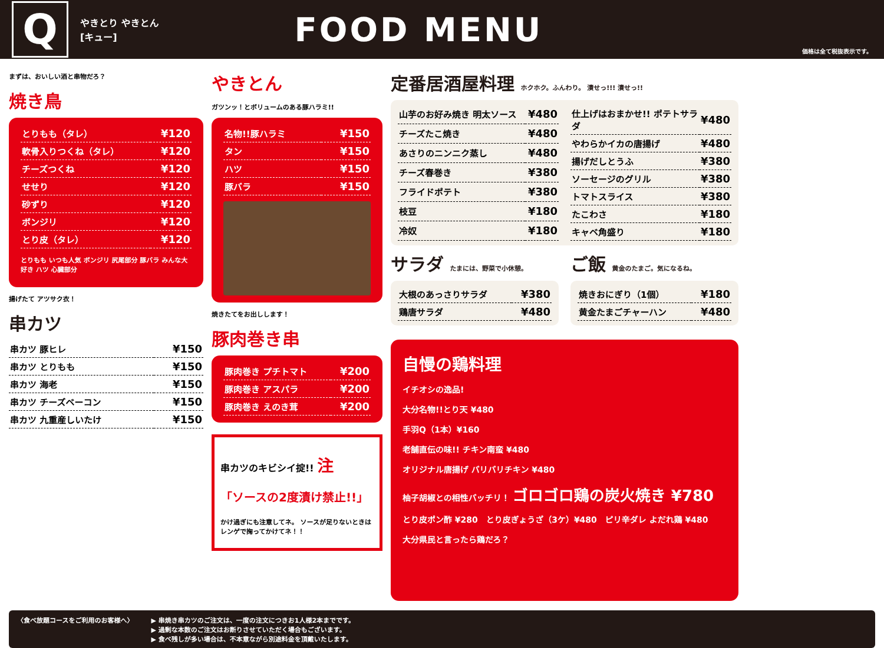Q
やきとり やきとん
[キュー]
FOOD MENU
価格は全て税抜表示です。
まずは、おいしい酒と串物だろ？
焼き鳥
| とりもも（タレ） | ¥120 |
| 軟骨入りつくね（タレ） | ¥120 |
| チーズつくね | ¥120 |
| せせり | ¥120 |
| 砂ずり | ¥120 |
| ボンジリ | ¥120 |
| とり皮（タレ） | ¥120 |
とりもも いつも人気 ボンジリ 尻尾部分 豚バラ みんな大好き ハツ 心臓部分
揚げたて アツサク衣！
串カツ
| 串カツ 豚ヒレ | ¥150 |
| 串カツ とりもも | ¥150 |
| 串カツ 海老 | ¥150 |
| 串カツ チーズベーコン | ¥150 |
| 串カツ 九重産しいたけ | ¥150 |
やきとん
ガツンッ！とボリュームのある豚ハラミ!!
| 名物!!豚ハラミ | ¥150 |
| タン | ¥150 |
| ハツ | ¥150 |
| 豚バラ | ¥150 |
焼きたてをお出しします！
豚肉巻き串
| 豚肉巻き プチトマト | ¥200 |
| 豚肉巻き アスパラ | ¥200 |
| 豚肉巻き えのき茸 | ¥200 |
串カツのキビシイ掟!! 注
「ソースの2度漬け禁止!!」
かけ過ぎにも注意してネ。 ソースが足りないときはレンゲで掬ってかけてネ！！
定番居酒屋料理 ホクホク。ふんわり。 漬せっ!!! 漬せっ!!
| 山芋のお好み焼き 明太ソース | ¥480 |
| チーズたこ焼き | ¥480 |
| あさりのニンニク蒸し | ¥480 |
| チーズ春巻き | ¥380 |
| フライドポテト | ¥380 |
| 枝豆 | ¥180 |
| 冷奴 | ¥180 |
| 仕上げはおまかせ!! ポテトサラダ | ¥480 |
| やわらかイカの唐揚げ | ¥480 |
| 揚げだしとうふ | ¥380 |
| ソーセージのグリル | ¥380 |
| トマトスライス | ¥380 |
| たこわさ | ¥180 |
| キャベ角盛り | ¥180 |
サラダ たまには、野菜で小休憩。
| 大根のあっさりサラダ | ¥380 |
| 鶏唐サラダ | ¥480 |
ご飯 黄金のたまご。気になるね。
| 焼きおにぎり（1個） | ¥180 |
| 黄金たまごチャーハン | ¥480 |
自慢の鶏料理
イチオシの逸品!
大分名物!!とり天 ¥480
手羽Q（1本）¥160
老舗直伝の味!! チキン南蛮 ¥480
オリジナル唐揚げ バリバリチキン ¥480
柚子胡椒との相性バッチリ！ ゴロゴロ鶏の炭火焼き ¥780
とり皮ポン酢 ¥280　とり皮ぎょうざ（3ケ）¥480　ピリ辛ダレ よだれ鶏 ¥480
大分県民と言ったら鶏だろ？
〈食べ放題コースをご利用のお客様へ〉 ▶ 串焼き串カツのご注文は、一度の注文につきお1人様2本までです。
▶ 過剰な本数のご注文はお断りさせていただく場合もございます。
▶ 食べ残しが多い場合は、不本意ながら別途料金を頂戴いたします。